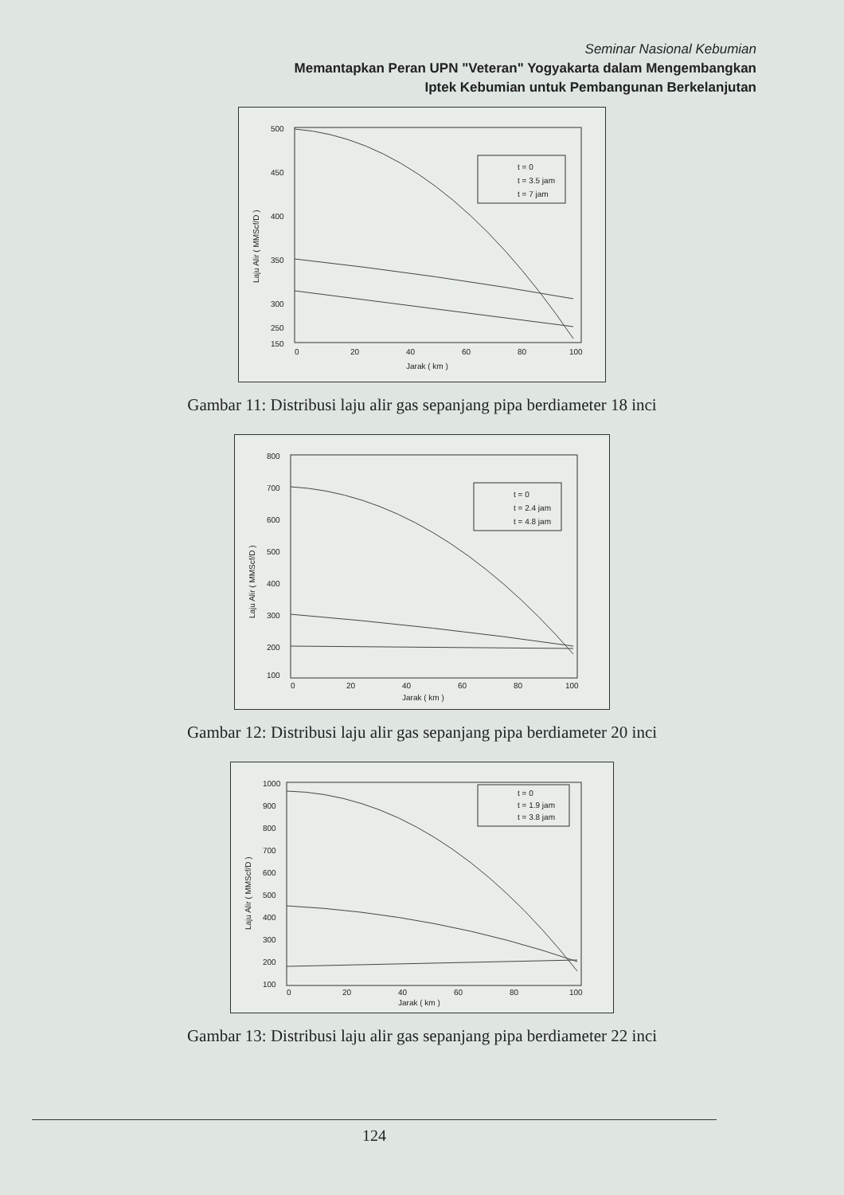Seminar Nasional Kebumian
Memantapkan Peran UPN "Veteran" Yogyakarta dalam Mengembangkan
Iptek Kebumian untuk Pembangunan Berkelanjutan
500
450
400
350
300
250
150
0
20
40
60
80
100
Jarak ( km )
Laju Alir ( MMScf/D )
t = 0
t = 3.5 jam
t = 7 jam
Gambar 11: Distribusi laju alir gas sepanjang pipa berdiameter 18 inci
800
700
600
500
400
300
200
100
0
20
40
60
80
100
Jarak ( km )
Laju Alir ( MMScf/D )
t = 0
t = 2.4 jam
t = 4.8 jam
Gambar 12: Distribusi laju alir gas sepanjang pipa berdiameter 20 inci
1000
900
800
700
600
500
400
300
200
100
0
20
40
60
80
100
Jarak ( km )
Laju Alir ( MMScf/D )
t = 0
t = 1.9 jam
t = 3.8 jam
Gambar 13: Distribusi laju alir gas sepanjang pipa berdiameter 22 inci
124